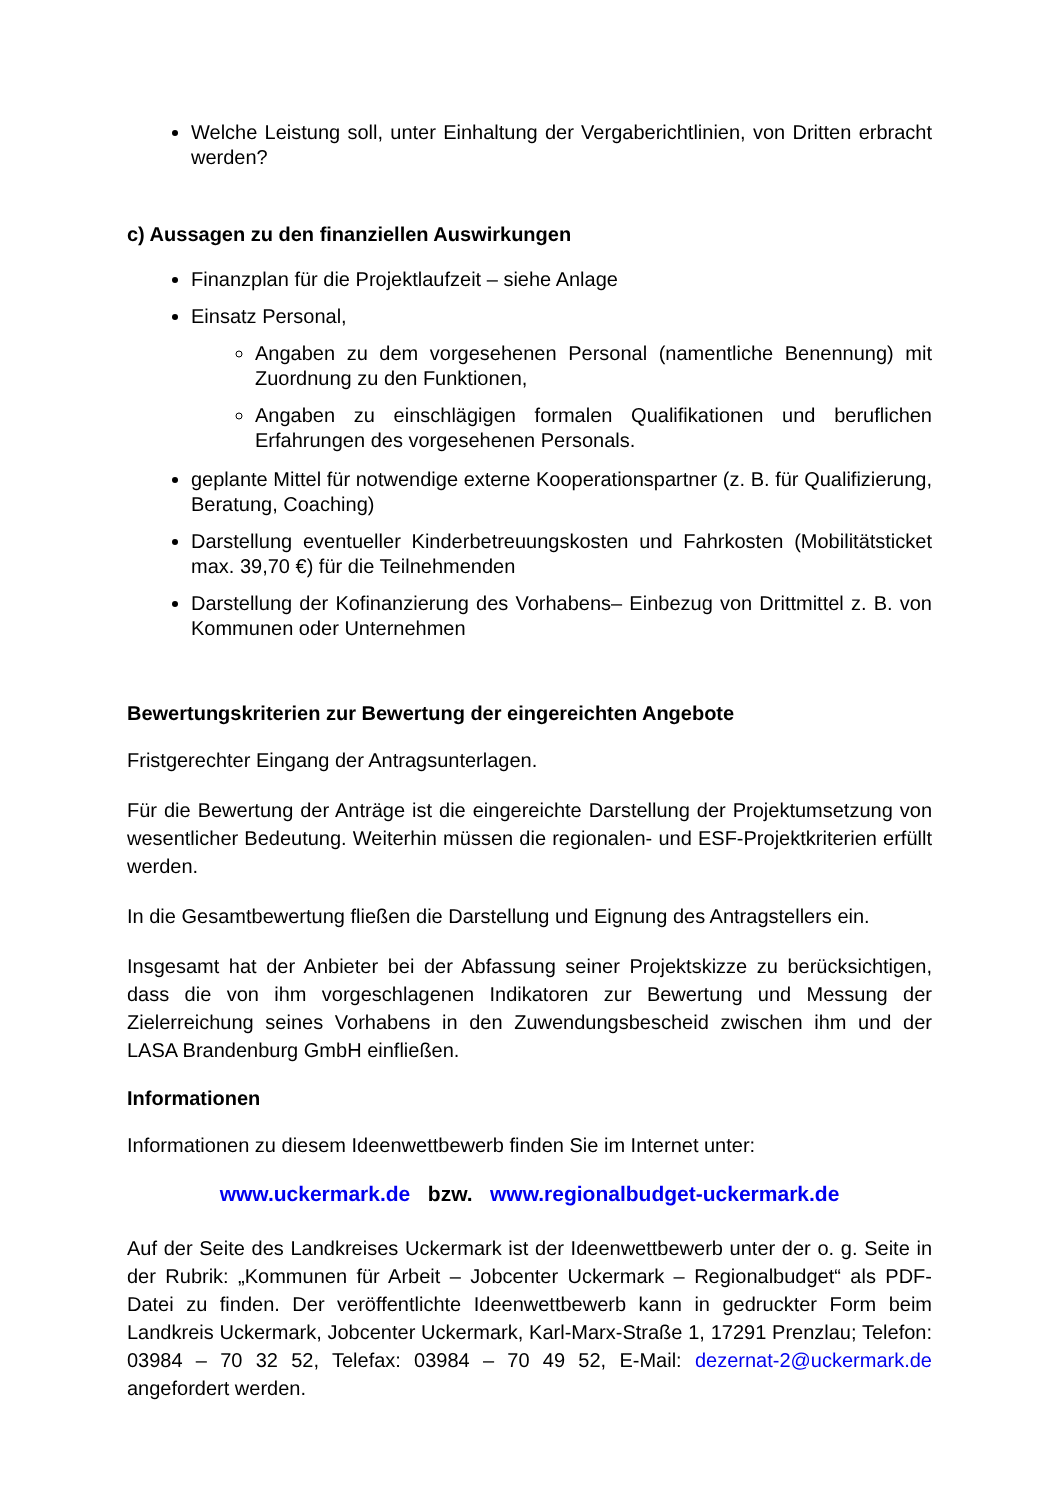Welche Leistung soll, unter Einhaltung der Vergaberichtlinien, von Dritten erbracht werden?
c) Aussagen zu den finanziellen Auswirkungen
Finanzplan für die Projektlaufzeit – siehe Anlage
Einsatz Personal,
Angaben zu dem vorgesehenen Personal (namentliche Benennung) mit Zuordnung zu den Funktionen,
Angaben zu einschlägigen formalen Qualifikationen und beruflichen Erfahrungen des vorgesehenen Personals.
geplante Mittel für notwendige externe Kooperationspartner (z. B. für Qualifizierung, Beratung, Coaching)
Darstellung eventueller Kinderbetreuungskosten und Fahrkosten (Mobilitätsticket max. 39,70 €) für die Teilnehmenden
Darstellung der Kofinanzierung des Vorhabens– Einbezug von Drittmittel z. B. von Kommunen oder Unternehmen
Bewertungskriterien zur Bewertung der eingereichten Angebote
Fristgerechter Eingang der Antragsunterlagen.
Für die Bewertung der Anträge ist die eingereichte Darstellung der Projektumsetzung von wesentlicher Bedeutung. Weiterhin müssen die regionalen- und ESF-Projektkriterien erfüllt werden.
In die Gesamtbewertung fließen die Darstellung und Eignung des Antragstellers ein.
Insgesamt hat der Anbieter bei der Abfassung seiner Projektskizze zu berücksichtigen, dass die von ihm vorgeschlagenen Indikatoren zur Bewertung und Messung der Zielerreichung seines Vorhabens in den Zuwendungsbescheid zwischen ihm und der LASA Brandenburg GmbH einfließen.
Informationen
Informationen zu diesem Ideenwettbewerb finden Sie im Internet unter:
www.uckermark.de bzw. www.regionalbudget-uckermark.de
Auf der Seite des Landkreises Uckermark ist der Ideenwettbewerb unter der o. g. Seite in der Rubrik: „Kommunen für Arbeit – Jobcenter Uckermark – Regionalbudget“ als PDF-Datei zu finden. Der veröffentlichte Ideenwettbewerb kann in gedruckter Form beim Landkreis Uckermark, Jobcenter Uckermark, Karl-Marx-Straße 1, 17291 Prenzlau; Telefon: 03984 – 70 32 52, Telefax: 03984 – 70 49 52, E-Mail: dezernat-2@uckermark.de angefordert werden.